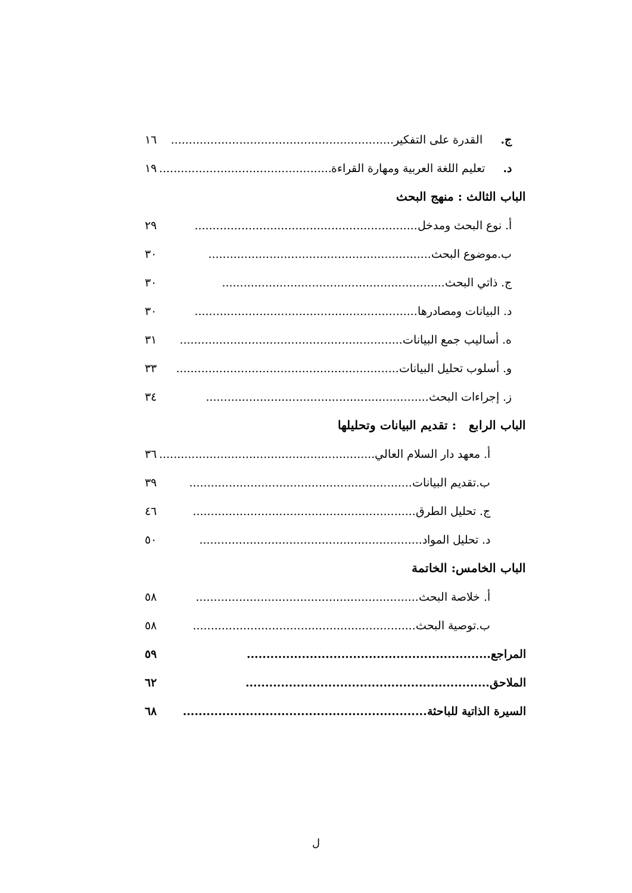ج. القدرة على التفكير.............................................................. ١٦
د. تعليم اللغة العربية ومهارة القراءة.............................................................. ١٩
الباب الثالث : منهج البحث
أ. نوع البحث ومدخل.............................................................. ٢٩
ب.موضوع البحث.............................................................. ٣٠
ج. ذاتي البحث.............................................................. ٣٠
د. البيانات ومصادرها.............................................................. ٣٠
ه. أساليب جمع البيانات.............................................................. ٣١
و. أسلوب تحليل البيانات.............................................................. ٣٣
ز. إجراءات البحث.............................................................. ٣٤
الباب الرابع : تقديم البيانات وتحليلها
أ. معهد دار السلام العالي.............................................................. ٣٦
ب.تقديم البيانات.............................................................. ٣٩
ج. تحليل الطرق.............................................................. ٤٦
د. تحليل المواد.............................................................. ٥٠
الباب الخامس: الخاتمة
أ. خلاصة البحث.............................................................. ٥٨
ب.توصية البحث.............................................................. ٥٨
المراجع.............................................................. ٥٩
الملاحق.............................................................. ٦٢
السيرة الذاتية للباحثة.............................................................. ٦٨
ل